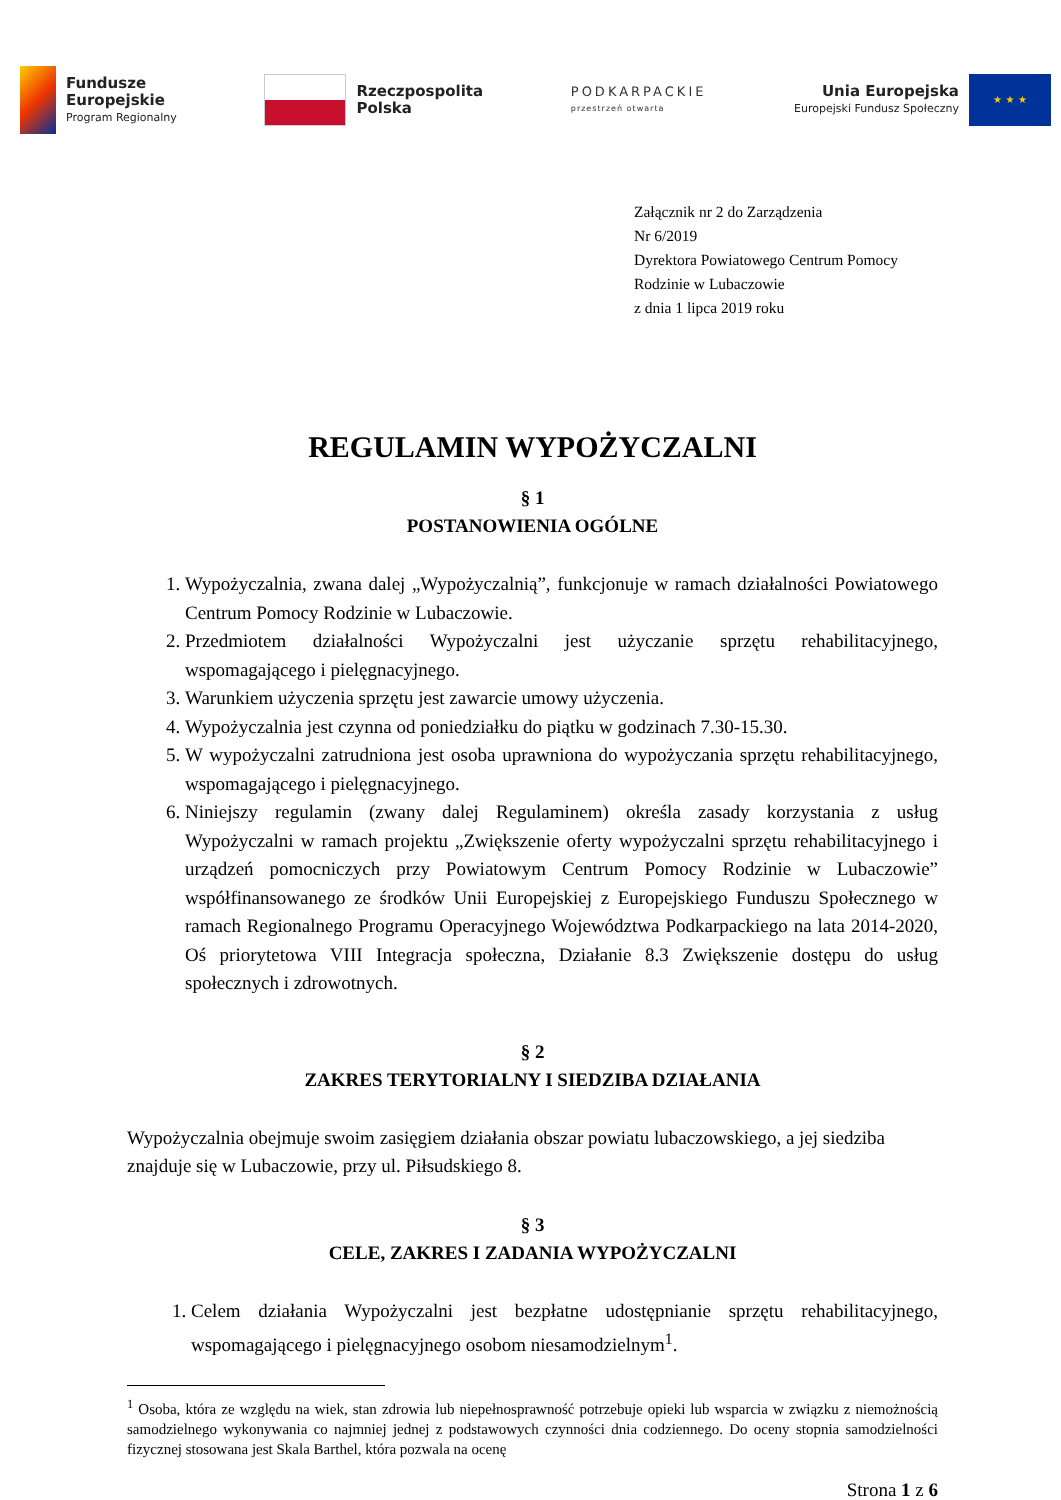Fundusze
Europejskie
Program Regionalny
Rzeczpospolita
Polska
PODKARPACKIE
przestrzeń otwarta
Unia Europejska
Europejski Fundusz Społeczny
★ ★ ★
Załącznik nr 2 do Zarządzenia
Nr 6/2019
Dyrektora Powiatowego Centrum Pomocy
Rodzinie w Lubaczowie
z dnia 1 lipca 2019 roku
REGULAMIN WYPOŻYCZALNI
§ 1
POSTANOWIENIA OGÓLNE
1. Wypożyczalnia, zwana dalej „Wypożyczalnią”, funkcjonuje w ramach działalności Powiatowego Centrum Pomocy Rodzinie w Lubaczowie.
2. Przedmiotem działalności Wypożyczalni jest użyczanie sprzętu rehabilitacyjnego, wspomagającego i pielęgnacyjnego.
3. Warunkiem użyczenia sprzętu jest zawarcie umowy użyczenia.
4. Wypożyczalnia jest czynna od poniedziałku do piątku w godzinach 7.30-15.30.
5. W wypożyczalni zatrudniona jest osoba uprawniona do wypożyczania sprzętu rehabilitacyjnego, wspomagającego i pielęgnacyjnego.
6. Niniejszy regulamin (zwany dalej Regulaminem) określa zasady korzystania z usług Wypożyczalni w ramach projektu „Zwiększenie oferty wypożyczalni sprzętu rehabilitacyjnego i urządzeń pomocniczych przy Powiatowym Centrum Pomocy Rodzinie w Lubaczowie” współfinansowanego ze środków Unii Europejskiej z Europejskiego Funduszu Społecznego w ramach Regionalnego Programu Operacyjnego Województwa Podkarpackiego na lata 2014-2020, Oś priorytetowa VIII Integracja społeczna, Działanie 8.3 Zwiększenie dostępu do usług społecznych i zdrowotnych.
§ 2
ZAKRES TERYTORIALNY I SIEDZIBA DZIAŁANIA
Wypożyczalnia obejmuje swoim zasięgiem działania obszar powiatu lubaczowskiego, a jej siedziba znajduje się w Lubaczowie, przy ul. Piłsudskiego 8.
§ 3
CELE, ZAKRES I ZADANIA WYPOŻYCZALNI
1. Celem działania Wypożyczalni jest bezpłatne udostępnianie sprzętu rehabilitacyjnego, wspomagającego i pielęgnacyjnego osobom niesamodzielnym<sup>1</sup>.
<sup>1</sup> Osoba, która ze względu na wiek, stan zdrowia lub niepełnosprawność potrzebuje opieki lub wsparcia w związku z niemożnością samodzielnego wykonywania co najmniej jednej z podstawowych czynności dnia codziennego. Do oceny stopnia samodzielności fizycznej stosowana jest Skala Barthel, która pozwala na ocenę
Strona 1 z 6